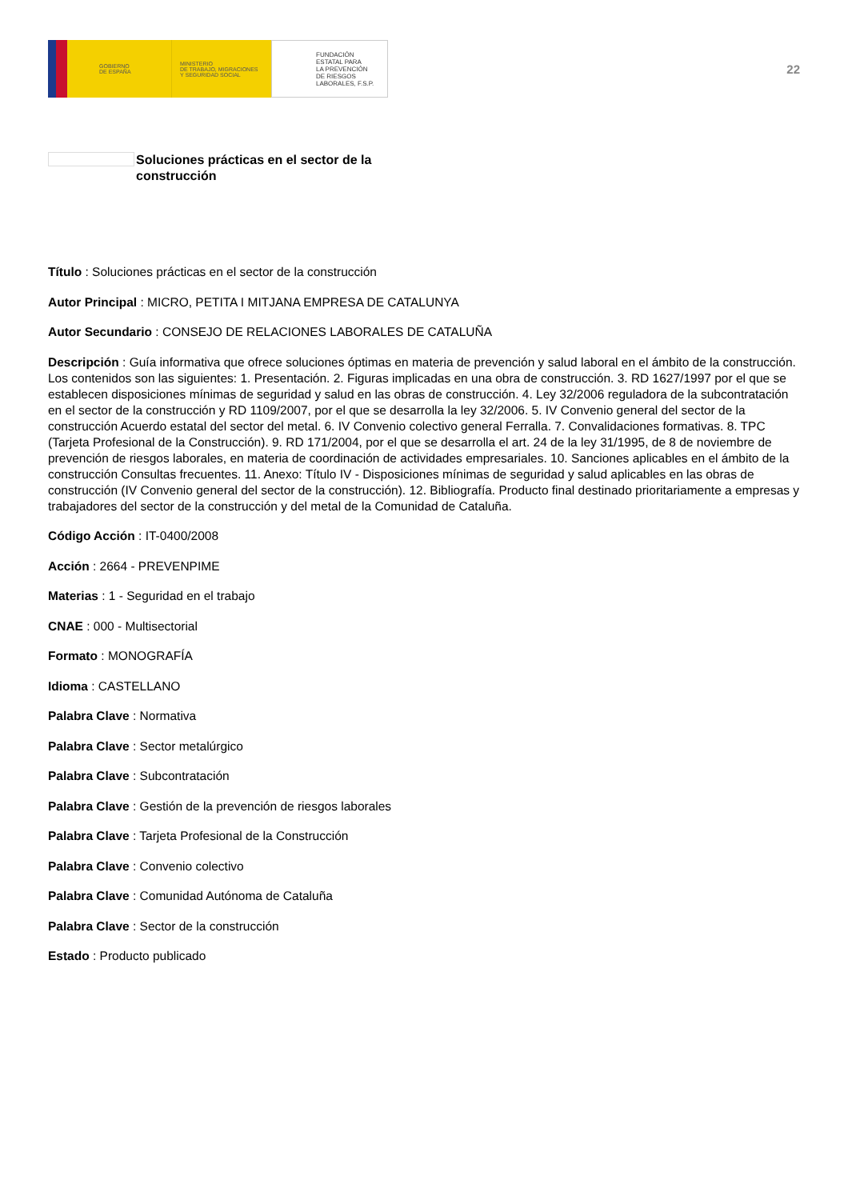GOBIERNO
DE ESPAÑA
MINISTERIO
DE TRABAJO, MIGRACIONES
Y SEGURIDAD SOCIAL
FUNDACIÓN
ESTATAL PARA
LA PREVENCIÓN
DE RIESGOS
LABORALES, F.S.P.
22
Soluciones prácticas en el sector de la
construcción
Título : Soluciones prácticas en el sector de la construcción
Autor Principal : MICRO, PETITA I MITJANA EMPRESA DE CATALUNYA
Autor Secundario : CONSEJO DE RELACIONES LABORALES DE CATALUÑA
Descripción : Guía informativa que ofrece soluciones óptimas en materia de prevención y salud laboral en el ámbito de la construcción. Los contenidos son las siguientes: 1. Presentación. 2. Figuras implicadas en una obra de construcción. 3. RD 1627/1997 por el que se establecen disposiciones mínimas de seguridad y salud en las obras de construcción. 4. Ley 32/2006 reguladora de la subcontratación en el sector de la construcción y RD 1109/2007, por el que se desarrolla la ley 32/2006. 5. IV Convenio general del sector de la construcción Acuerdo estatal del sector del metal. 6. IV Convenio colectivo general Ferralla. 7. Convalidaciones formativas. 8. TPC (Tarjeta Profesional de la Construcción). 9. RD 171/2004, por el que se desarrolla el art. 24 de la ley 31/1995, de 8 de noviembre de prevención de riesgos laborales, en materia de coordinación de actividades empresariales. 10. Sanciones aplicables en el ámbito de la construcción Consultas frecuentes. 11. Anexo: Título IV - Disposiciones mínimas de seguridad y salud aplicables en las obras de construcción (IV Convenio general del sector de la construcción). 12. Bibliografía. Producto final destinado prioritariamente a empresas y trabajadores del sector de la construcción y del metal de la Comunidad de Cataluña.
Código Acción : IT-0400/2008
Acción : 2664 - PREVENPIME
Materias : 1 - Seguridad en el trabajo
CNAE : 000 - Multisectorial
Formato : MONOGRAFÍA
Idioma : CASTELLANO
Palabra Clave : Normativa
Palabra Clave : Sector metalúrgico
Palabra Clave : Subcontratación
Palabra Clave : Gestión de la prevención de riesgos laborales
Palabra Clave : Tarjeta Profesional de la Construcción
Palabra Clave : Convenio colectivo
Palabra Clave : Comunidad Autónoma de Cataluña
Palabra Clave : Sector de la construcción
Estado : Producto publicado